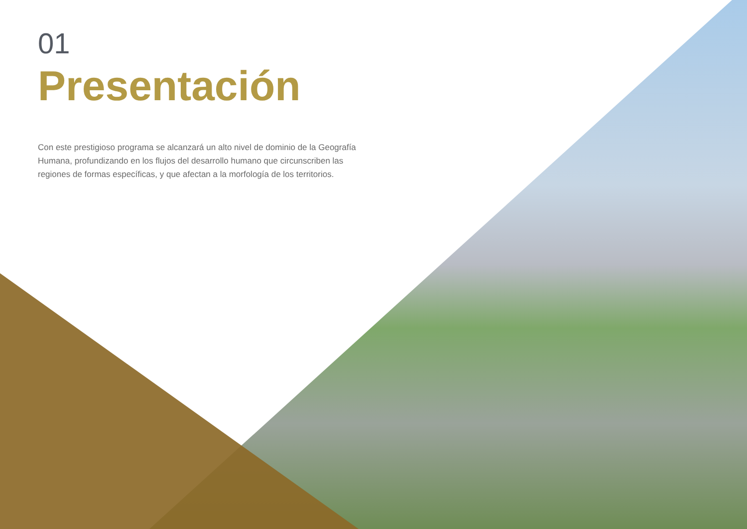01
Presentación
Con este prestigioso programa se alcanzará un alto nivel de dominio de la Geografía Humana, profundizando en los flujos del desarrollo humano que circunscriben las regiones de formas específicas, y que afectan a la morfología de los territorios.